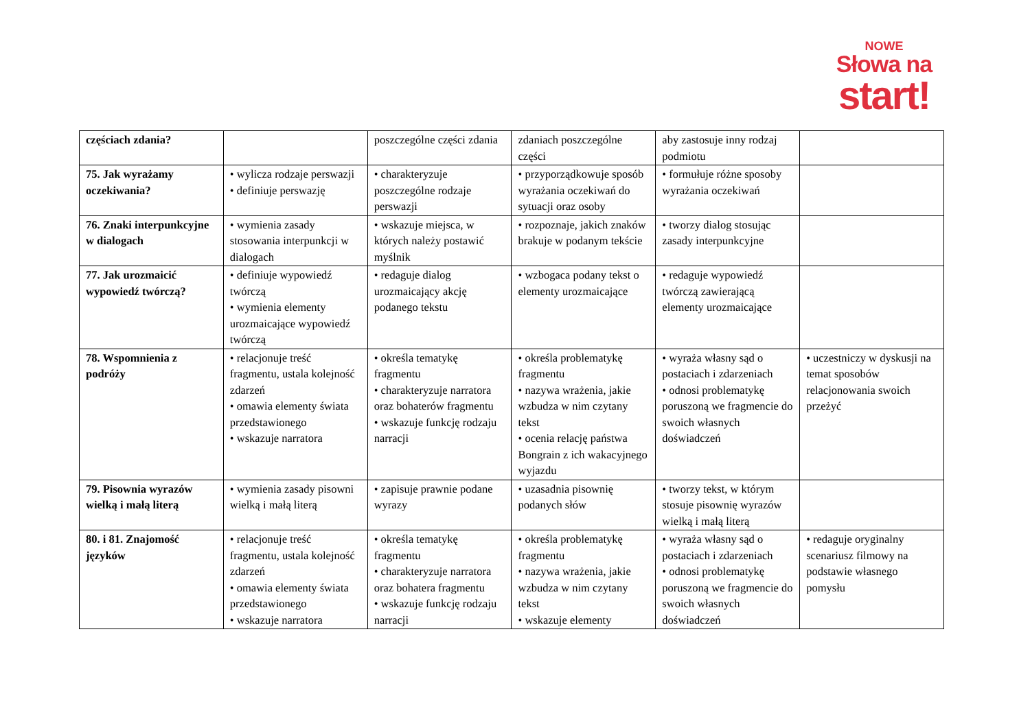NOWE
Słowa na
start!
| częściach zdania? | | poszczególne części zdania | zdaniach poszczególne części | aby zastosuje inny rodzaj podmiotu | |
| 75. Jak wyrażamy oczekiwania? | • wylicza rodzaje perswazji • definiuje perswazję | • charakteryzuje poszczególne rodzaje perswazji | • przyporządkowuje sposób wyrażania oczekiwań do sytuacji oraz osoby | • formułuje różne sposoby wyrażania oczekiwań | |
| 76. Znaki interpunkcyjne w dialogach | • wymienia zasady stosowania interpunkcji w dialogach | • wskazuje miejsca, w których należy postawić myślnik | • rozpoznaje, jakich znaków brakuje w podanym tekście | • tworzy dialog stosując zasady interpunkcyjne | |
| 77. Jak urozmaicić wypowiedź twórczą? | • definiuje wypowiedź twórczą • wymienia elementy urozmaicające wypowiedź twórczą | • redaguje dialog urozmaicający akcję podanego tekstu | • wzbogaca podany tekst o elementy urozmaicające | • redaguje wypowiedź twórczą zawierającą elementy urozmaicające | |
| 78. Wspomnienia z podróży | • relacjonuje treść fragmentu, ustala kolejność zdarzeń • omawia elementy świata przedstawionego • wskazuje narratora | • określa tematykę fragmentu • charakteryzuje narratora oraz bohaterów fragmentu • wskazuje funkcję rodzaju narracji | • określa problematykę fragmentu • nazywa wrażenia, jakie wzbudza w nim czytany tekst • ocenia relację państwa Bongrain z ich wakacyjnego wyjazdu | • wyraża własny sąd o postaciach i zdarzeniach • odnosi problematykę poruszoną we fragmencie do swoich własnych doświadczeń | • uczestniczy w dyskusji na temat sposobów relacjonowania swoich przeżyć |
| 79. Pisownia wyrazów wielką i małą literą | • wymienia zasady pisowni wielką i małą literą | • zapisuje prawnie podane wyrazy | • uzasadnia pisownię podanych słów | • tworzy tekst, w którym stosuje pisownię wyrazów wielką i małą literą | |
| 80. i 81. Znajomość języków | • relacjonuje treść fragmentu, ustala kolejność zdarzeń • omawia elementy świata przedstawionego • wskazuje narratora | • określa tematykę fragmentu • charakteryzuje narratora oraz bohatera fragmentu • wskazuje funkcję rodzaju narracji | • określa problematykę fragmentu • nazywa wrażenia, jakie wzbudza w nim czytany tekst • wskazuje elementy | • wyraża własny sąd o postaciach i zdarzeniach • odnosi problematykę poruszoną we fragmencie do swoich własnych doświadczeń | • redaguje oryginalny scenariusz filmowy na podstawie własnego pomysłu |